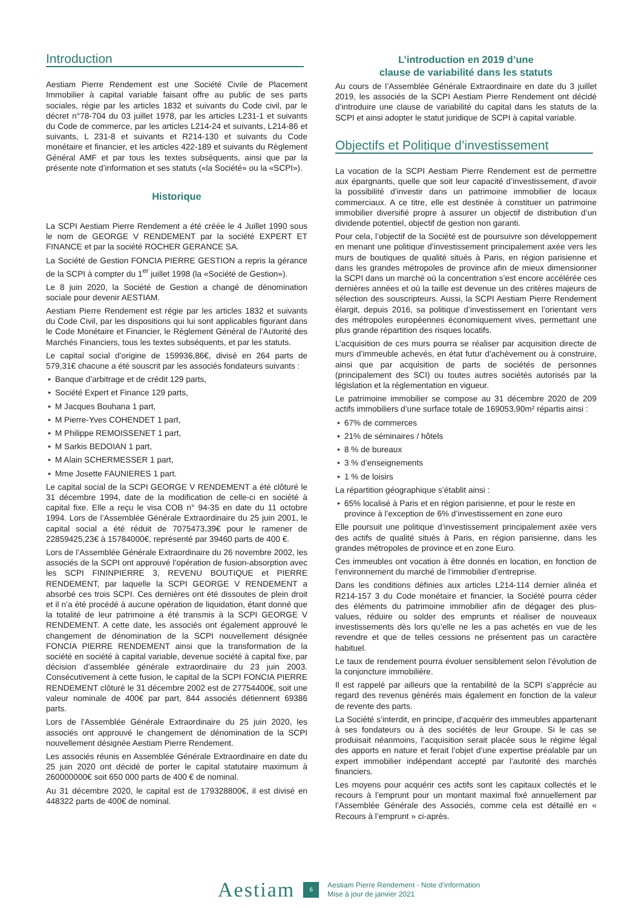Introduction
Aestiam Pierre Rendement est une Société Civile de Placement Immobilier à capital variable faisant offre au public de ses parts sociales, régie par les articles 1832 et suivants du Code civil, par le décret n°78-704 du 03 juillet 1978, par les articles L231-1 et suivants du Code de commerce, par les articles L214-24 et suivants, L214-86 et suivants, L 231-8 et suivants et R214-130 et suivants du Code monétaire et financier, et les articles 422-189 et suivants du Règlement Général AMF et par tous les textes subséquents, ainsi que par la présente note d’information et ses statuts («la Société» ou la «SCPI»).
Historique
La SCPI Aestiam Pierre Rendement a été créée le 4 Juillet 1990 sous le nom de GEORGE V RENDEMENT par la société EXPERT ET FINANCE et par la société ROCHER GERANCE SA.
La Société de Gestion FONCIA PIERRE GESTION a repris la gérance de la SCPI à compter du 1<sup>er</sup> juillet 1998 (la «Société de Gestion»).
Le 8 juin 2020, la Société de Gestion a changé de dénomination sociale pour devenir AESTIAM.
Aestiam Pierre Rendement est régie par les articles 1832 et suivants du Code Civil, par les dispositions qui lui sont applicables figurant dans le Code Monétaire et Financier, le Règlement Général de l’Autorité des Marchés Financiers, tous les textes subséquents, et par les statuts.
Le capital social d’origine de 159936,86€, divisé en 264 parts de 579,31€ chacune a été souscrit par les associés fondateurs suivants :
▸ Banque d’arbitrage et de crédit 129 parts,
▸ Société Expert et Finance 129 parts,
▸ M Jacques Bouhana 1 part,
▸ M Pierre-Yves COHENDET 1 part,
▸ M Philippe REMOISSENET 1 part,
▸ M Sarkis BEDOIAN 1 part,
▸ M Alain SCHERMESSER 1 part,
▸ Mme Josette FAUNIERES 1 part.
Le capital social de la SCPI GEORGE V RENDEMENT a été clôturé le 31 décembre 1994, date de la modification de celle-ci en société à capital fixe. Elle a reçu le visa COB n° 94-35 en date du 11 octobre 1994. Lors de l’Assemblée Générale Extraordinaire du 25 juin 2001, le capital social a été réduit de 7075473,39€ pour le ramener de 22859425,23€ à 15784000€, représenté par 39460 parts de 400 €.
Lors de l’Assemblée Générale Extraordinaire du 26 novembre 2002, les associés de la SCPI ont approuvé l’opération de fusion-absorption avec les SCPI FININPIERRE 3, REVENU BOUTIQUE et PIERRE RENDEMENT, par laquelle la SCPI GEORGE V RENDEMENT a absorbé ces trois SCPI. Ces dernières ont été dissoutes de plein droit et il n’a été procédé à aucune opération de liquidation, étant donné que la totalité de leur patrimoine a été transmis à la SCPI GEORGE V RENDEMENT. A cette date, les associés ont également approuvé le changement de dénomination de la SCPI nouvellement désignée FONCIA PIERRE RENDEMENT ainsi que la transformation de la société en société à capital variable, devenue société à capital fixe, par décision d’assemblée générale extraordinaire du 23 juin 2003. Consécutivement à cette fusion, le capital de la SCPI FONCIA PIERRE RENDEMENT clôturé le 31 décembre 2002 est de 27754400€, soit une valeur nominale de 400€ par part, 844 associés détiennent 69386 parts.
Lors de l’Assemblée Générale Extraordinaire du 25 juin 2020, les associés ont approuvé le changement de dénomination de la SCPI nouvellement désignée Aestiam Pierre Rendement.
Les associés réunis en Assemblée Générale Extraordinaire en date du 25 juin 2020 ont décidé de porter le capital statutaire maximum à 260000000€ soit 650 000 parts de 400 € de nominal.
Au 31 décembre 2020, le capital est de 179328800€, il est divisé en 448322 parts de 400€ de nominal.
L’introduction en 2019 d’une
clause de variabilité dans les statuts
Au cours de l’Assemblée Générale Extraordinaire en date du 3 juillet 2019, les associés de la SCPI Aestiam Pierre Rendement ont décidé d’introduire une clause de variabilité du capital dans les statuts de la SCPI et ainsi adopter le statut juridique de SCPI à capital variable.
Objectifs et Politique d’investissement
La vocation de la SCPI Aestiam Pierre Rendement est de permettre aux épargnants, quelle que soit leur capacité d’investissement, d’avoir la possibilité d’investir dans un patrimoine immobilier de locaux commerciaux. A ce titre, elle est destinée à constituer un patrimoine immobilier diversifié propre à assurer un objectif de distribution d’un dividende potentiel, objectif de gestion non garanti.
Pour cela, l’objectif de la Société est de poursuivre son développement en menant une politique d’investissement principalement axée vers les murs de boutiques de qualité situés à Paris, en région parisienne et dans les grandes métropoles de province afin de mieux dimensionner la SCPI dans un marché où la concentration s’est encore accélérée ces dernières années et où la taille est devenue un des critères majeurs de sélection des souscripteurs. Aussi, la SCPI Aestiam Pierre Rendement élargit, depuis 2016, sa politique d’investissement en l’orientant vers des métropoles européennes économiquement vives, permettant une plus grande répartition des risques locatifs.
L’acquisition de ces murs pourra se réaliser par acquisition directe de murs d’immeuble achevés, en état futur d’achèvement ou à construire, ainsi que par acquisition de parts de sociétés de personnes (principalement des SCI) ou toutes autres sociétés autorisés par la législation et la réglementation en vigueur.
Le patrimoine immobilier se compose au 31 décembre 2020 de 209 actifs immobiliers d’une surface totale de 169053,90m² répartis ainsi :
▸ 67% de commerces
▸ 21% de séminaires / hôtels
▸ 8 % de bureaux
▸ 3 % d’enseignements
▸ 1 % de loisirs
La répartition géographique s’établit ainsi :
▸ 65% localisé à Paris et en région parisienne, et pour le reste en province à l’exception de 6% d’investissement en zone euro
Elle poursuit une politique d’investissement principalement axée vers des actifs de qualité situés à Paris, en région parisienne, dans les grandes métropoles de province et en zone Euro.
Ces immeubles ont vocation à être donnés en location, en fonction de l’environnement du marché de l’immobilier d’entreprise.
Dans les conditions définies aux articles L214-114 dernier alinéa et R214-157 3 du Code monétaire et financier, la Société pourra céder des éléments du patrimoine immobilier afin de dégager des plus-values, réduire ou solder des emprunts et réaliser de nouveaux investissements dès lors qu’elle ne les a pas achetés en vue de les revendre et que de telles cessions ne présentent pas un caractère habituel.
Le taux de rendement pourra évoluer sensiblement selon l’évolution de la conjoncture immobilière.
Il est rappelé par ailleurs que la rentabilité de la SCPI s’apprécie au regard des revenus générés mais également en fonction de la valeur de revente des parts.
La Société s’interdit, en principe, d’acquérir des immeubles appartenant à ses fondateurs ou à des sociétés de leur Groupe. Si le cas se produisait néanmoins, l’acquisition serait placée sous le régime légal des apports en nature et ferait l’objet d’une expertise préalable par un expert immobilier indépendant accepté par l’autorité des marchés financiers.
Les moyens pour acquérir ces actifs sont les capitaux collectés et le recours à l’emprunt pour un montant maximal fixé annuellement par l’Assemblée Générale des Associés, comme cela est détaillé en « Recours à l’emprunt » ci-après.
Aestiam 6 Aestiam Pierre Rendement - Note d’information
Mise à jour de janvier 2021